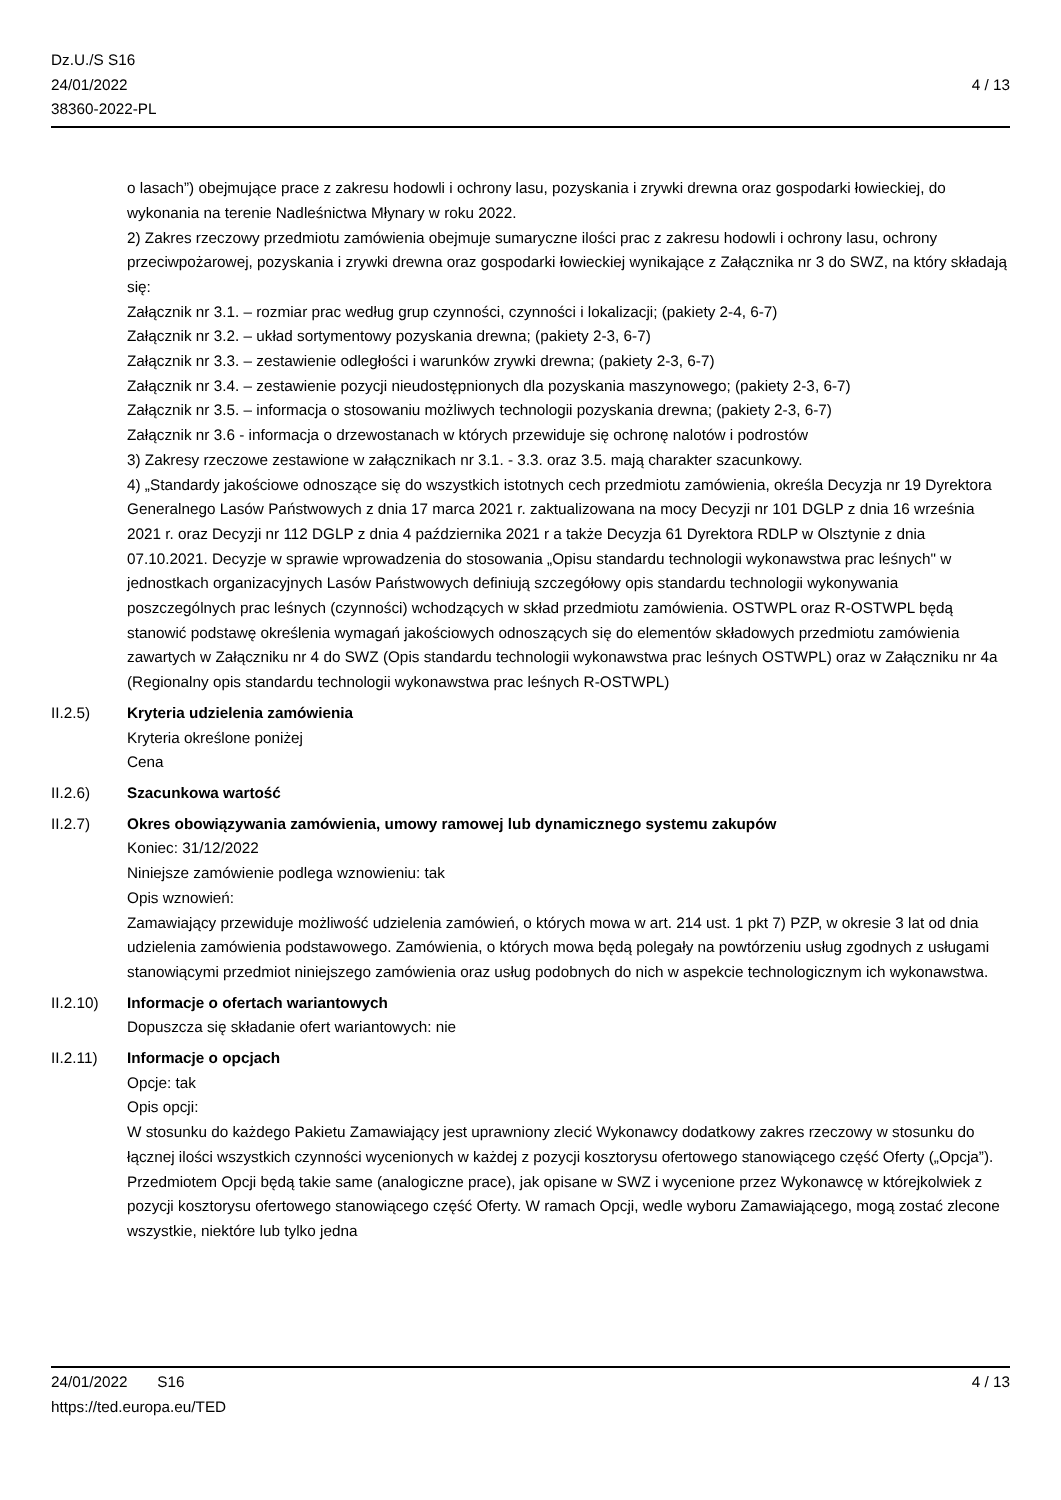Dz.U./S S16
24/01/2022
38360-2022-PL
4 / 13
o lasach”) obejmujące prace z zakresu hodowli i ochrony lasu, pozyskania i zrywki drewna oraz gospodarki łowieckiej, do wykonania na terenie Nadleśnictwa Młynary w roku 2022.
2) Zakres rzeczowy przedmiotu zamówienia obejmuje sumaryczne ilości prac z zakresu hodowli i ochrony lasu, ochrony przeciwpożarowej, pozyskania i zrywki drewna oraz gospodarki łowieckiej wynikające z Załącznika nr 3 do SWZ, na który składają się:
Załącznik nr 3.1. – rozmiar prac według grup czynności, czynności i lokalizacji; (pakiety 2-4, 6-7)
Załącznik nr 3.2. – układ sortymentowy pozyskania drewna; (pakiety 2-3, 6-7)
Załącznik nr 3.3. – zestawienie odległości i warunków zrywki drewna; (pakiety 2-3, 6-7)
Załącznik nr 3.4. – zestawienie pozycji nieudostępnionych dla pozyskania maszynowego; (pakiety 2-3, 6-7)
Załącznik nr 3.5. – informacja o stosowaniu możliwych technologii pozyskania drewna; (pakiety 2-3, 6-7)
Załącznik nr 3.6 - informacja o drzewostanach w których przewiduje się ochronę nalotów i podrostów
3) Zakresy rzeczowe zestawione w załącznikach nr 3.1. - 3.3. oraz 3.5. mają charakter szacunkowy.
4) „Standardy jakościowe odnoszące się do wszystkich istotnych cech przedmiotu zamówienia, określa Decyzja nr 19 Dyrektora Generalnego Lasów Państwowych z dnia 17 marca 2021 r. zaktualizowana na mocy Decyzji nr 101 DGLP z dnia 16 września 2021 r. oraz Decyzji nr 112 DGLP z dnia 4 października 2021 r a także Decyzja 61 Dyrektora RDLP w Olsztynie z dnia 07.10.2021. Decyzje w sprawie wprowadzenia do stosowania „Opisu standardu technologii wykonawstwa prac leśnych" w jednostkach organizacyjnych Lasów Państwowych definiują szczegółowy opis standardu technologii wykonywania poszczególnych prac leśnych (czynności) wchodzących w skład przedmiotu zamówienia. OSTWPL oraz R-OSTWPL będą stanowić podstawę określenia wymagań jakościowych odnoszących się do elementów składowych przedmiotu zamówienia zawartych w Załączniku nr 4 do SWZ (Opis standardu technologii wykonawstwa prac leśnych OSTWPL) oraz w Załączniku nr 4a (Regionalny opis standardu technologii wykonawstwa prac leśnych R-OSTWPL)
II.2.5) Kryteria udzielenia zamówienia
Kryteria określone poniżej
Cena
II.2.6) Szacunkowa wartość
II.2.7) Okres obowiązywania zamówienia, umowy ramowej lub dynamicznego systemu zakupów
Koniec: 31/12/2022
Niniejsze zamówienie podlega wznowieniu: tak
Opis wznowień:
Zamawiający przewiduje możliwość udzielenia zamówień, o których mowa w art. 214 ust. 1 pkt 7) PZP, w okresie 3 lat od dnia udzielenia zamówienia podstawowego. Zamówienia, o których mowa będą polegały na powtórzeniu usług zgodnych z usługami stanowiącymi przedmiot niniejszego zamówienia oraz usług podobnych do nich w aspekcie technologicznym ich wykonawstwa.
II.2.10) Informacje o ofertach wariantowych
Dopuszcza się składanie ofert wariantowych: nie
II.2.11) Informacje o opcjach
Opcje: tak
Opis opcji:
W stosunku do każdego Pakietu Zamawiający jest uprawniony zlecić Wykonawcy dodatkowy zakres rzeczowy w stosunku do łącznej ilości wszystkich czynności wycenionych w każdej z pozycji kosztorysu ofertowego stanowiącego część Oferty („Opcja”). Przedmiotem Opcji będą takie same (analogiczne prace), jak opisane w SWZ i wycenione przez Wykonawcę w którejkolwiek z pozycji kosztorysu ofertowego stanowiącego część Oferty. W ramach Opcji, wedle wyboru Zamawiającego, mogą zostać zlecone wszystkie, niektóre lub tylko jedna
24/01/2022 S16
https://ted.europa.eu/TED
4 / 13